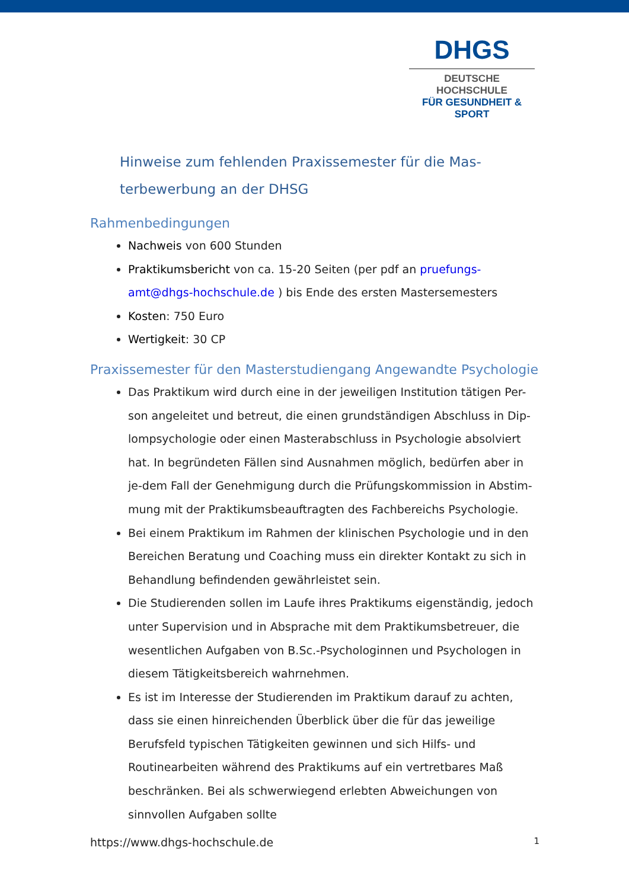DHGS
DEUTSCHE HOCHSCHULE
FÜR GESUNDHEIT & SPORT
Hinweise zum fehlenden Praxissemester für die Mas-
terbewerbung an der DHSG
Rahmenbedingungen
Nachweis von 600 Stunden
Praktikumsbericht von ca. 15-20 Seiten (per pdf an pruefungs-amt@dhgs-hochschule.de ) bis Ende des ersten Mastersemesters
Kosten: 750 Euro
Wertigkeit: 30 CP
Praxissemester für den Masterstudiengang Angewandte Psychologie
Das Praktikum wird durch eine in der jeweiligen Institution tätigen Per-son angeleitet und betreut, die einen grundständigen Abschluss in Dip-lompsychologie oder einen Masterabschluss in Psychologie absolviert hat. In begründeten Fällen sind Ausnahmen möglich, bedürfen aber in je-dem Fall der Genehmigung durch die Prüfungskommission in Abstim-mung mit der Praktikumsbeauftragten des Fachbereichs Psychologie.
Bei einem Praktikum im Rahmen der klinischen Psychologie und in den Bereichen Beratung und Coaching muss ein direkter Kontakt zu sich in Behandlung befindenden gewährleistet sein.
Die Studierenden sollen im Laufe ihres Praktikums eigenständig, jedoch unter Supervision und in Absprache mit dem Praktikumsbetreuer, die wesentlichen Aufgaben von B.Sc.-Psychologinnen und Psychologen in diesem Tätigkeitsbereich wahrnehmen.
Es ist im Interesse der Studierenden im Praktikum darauf zu achten, dass sie einen hinreichenden Überblick über die für das jeweilige Berufsfeld typischen Tätigkeiten gewinnen und sich Hilfs- und Routinearbeiten während des Praktikums auf ein vertretbares Maß beschränken. Bei als schwerwiegend erlebten Abweichungen von sinnvollen Aufgaben sollte
https://www.dhgs-hochschule.de 1